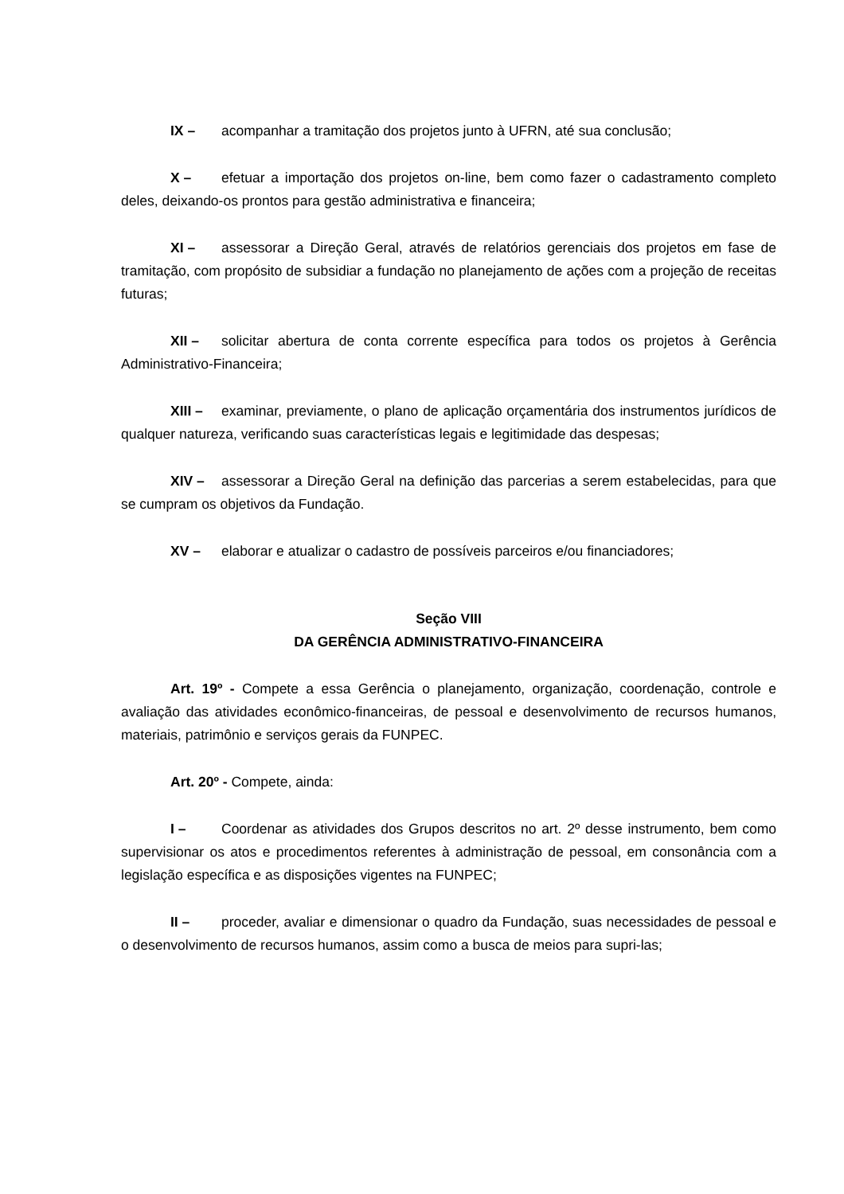IX – acompanhar a tramitação dos projetos junto à UFRN, até sua conclusão;
X – efetuar a importação dos projetos on-line, bem como fazer o cadastramento completo deles, deixando-os prontos para gestão administrativa e financeira;
XI – assessorar a Direção Geral, através de relatórios gerenciais dos projetos em fase de tramitação, com propósito de subsidiar a fundação no planejamento de ações com a projeção de receitas futuras;
XII – solicitar abertura de conta corrente específica para todos os projetos à Gerência Administrativo-Financeira;
XIII – examinar, previamente, o plano de aplicação orçamentária dos instrumentos jurídicos de qualquer natureza, verificando suas características legais e legitimidade das despesas;
XIV – assessorar a Direção Geral na definição das parcerias a serem estabelecidas, para que se cumpram os objetivos da Fundação.
XV – elaborar e atualizar o cadastro de possíveis parceiros e/ou financiadores;
Seção VIII
DA GERÊNCIA ADMINISTRATIVO-FINANCEIRA
Art. 19º - Compete a essa Gerência o planejamento, organização, coordenação, controle e avaliação das atividades econômico-financeiras, de pessoal e desenvolvimento de recursos humanos, materiais, patrimônio e serviços gerais da FUNPEC.
Art. 20º - Compete, ainda:
I – Coordenar as atividades dos Grupos descritos no art. 2º desse instrumento, bem como supervisionar os atos e procedimentos referentes à administração de pessoal, em consonância com a legislação específica e as disposições vigentes na FUNPEC;
II – proceder, avaliar e dimensionar o quadro da Fundação, suas necessidades de pessoal e o desenvolvimento de recursos humanos, assim como a busca de meios para supri-las;